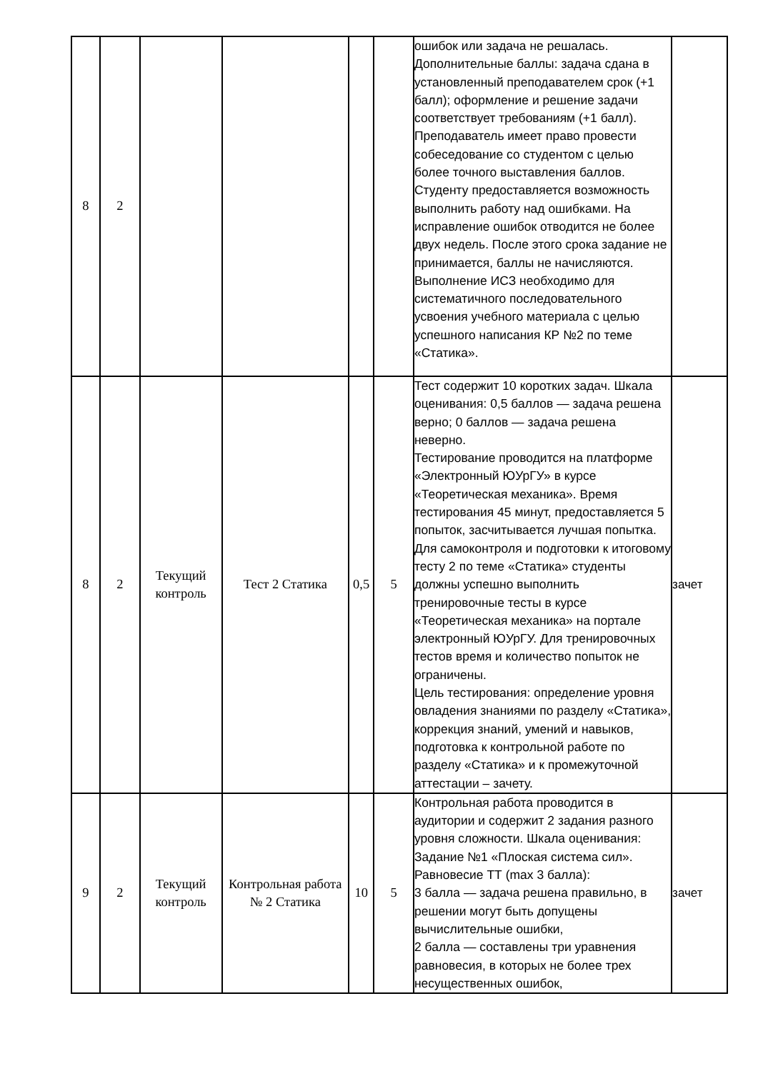| 8 | 2 | | | | | ошибок или задача не решалась. Дополнительные баллы: задача сдана в установленный преподавателем срок (+1 балл); оформление и решение задачи соответствует требованиям (+1 балл). Преподаватель имеет право провести собеседование со студентом с целью более точного выставления баллов. Студенту предоставляется возможность выполнить работу над ошибками. На исправление ошибок отводится не более двух недель. После этого срока задание не принимается, баллы не начисляются. Выполнение ИСЗ необходимо для систематичного последовательного усвоения учебного материала с целью успешного написания КР №2 по теме «Статика». | |
| 8 | 2 | Текущий контроль | Тест 2 Статика | 0,5 | 5 | Тест содержит 10 коротких задач. Шкала оценивания: 0,5 баллов — задача решена верно; 0 баллов — задача решена неверно. Тестирование проводится на платформе «Электронный ЮУрГУ» в курсе «Теоретическая механика». Время тестирования 45 минут, предоставляется 5 попыток, засчитывается лучшая попытка. Для самоконтроля и подготовки к итоговому тесту 2 по теме «Статика» студенты должны успешно выполнить тренировочные тесты в курсе «Теоретическая механика» на портале электронный ЮУрГУ. Для тренировочных тестов время и количество попыток не ограничены. Цель тестирования: определение уровня овладения знаниями по разделу «Статика», коррекция знаний, умений и навыков, подготовка к контрольной работе по разделу «Статика» и к промежуточной аттестации – зачету. | зачет |
| 9 | 2 | Текущий контроль | Контрольная работа № 2 Статика | 10 | 5 | Контрольная работа проводится в аудитории и содержит 2 задания разного уровня сложности. Шкала оценивания: Задание №1 «Плоская система сил». Равновесие ТТ (max 3 балла): 3 балла — задача решена правильно, в решении могут быть допущены вычислительные ошибки, 2 балла — составлены три уравнения равновесия, в которых не более трех несущественных ошибок, | зачет |